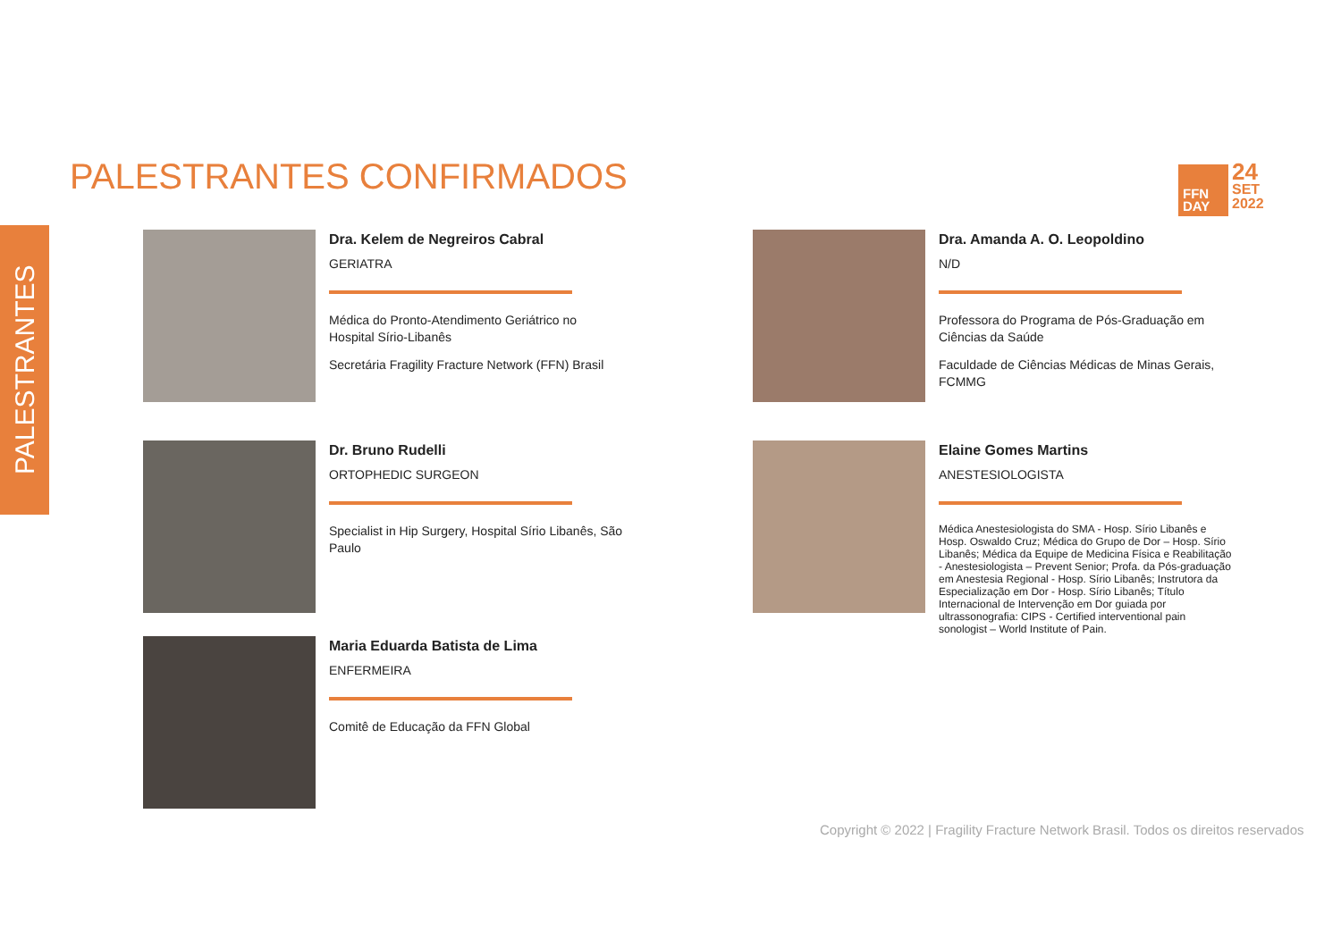PALESTRANTES CONFIRMADOS
PALESTRANTES
FFN
DAY
24
SET
2022
Dra. Kelem de Negreiros Cabral
GERIATRA
Médica do Pronto-Atendimento Geriátrico no Hospital Sírio-Libanês
Secretária Fragility Fracture Network (FFN) Brasil
Dra. Amanda A. O. Leopoldino
N/D
Professora do Programa de Pós-Graduação em Ciências da Saúde
Faculdade de Ciências Médicas de Minas Gerais, FCMMG
Dr. Bruno Rudelli
ORTOPHEDIC SURGEON
Specialist in Hip Surgery, Hospital Sírio Libanês, São Paulo
Elaine Gomes Martins
ANESTESIOLOGISTA
Médica Anestesiologista do SMA - Hosp. Sírio Libanês e Hosp. Oswaldo Cruz; Médica do Grupo de Dor – Hosp. Sírio Libanês; Médica da Equipe de Medicina Física e Reabilitação - Anestesiologista – Prevent Senior; Profa. da Pós-graduação em Anestesia Regional - Hosp. Sírio Libanês; Instrutora da Especialização em Dor - Hosp. Sírio Libanês; Título Internacional de Intervenção em Dor guiada por ultrassonografia: CIPS - Certified interventional pain sonologist – World Institute of Pain.
Maria Eduarda Batista de Lima
ENFERMEIRA
Comitê de Educação da FFN Global
Copyright © 2022 | Fragility Fracture Network Brasil. Todos os direitos reservados